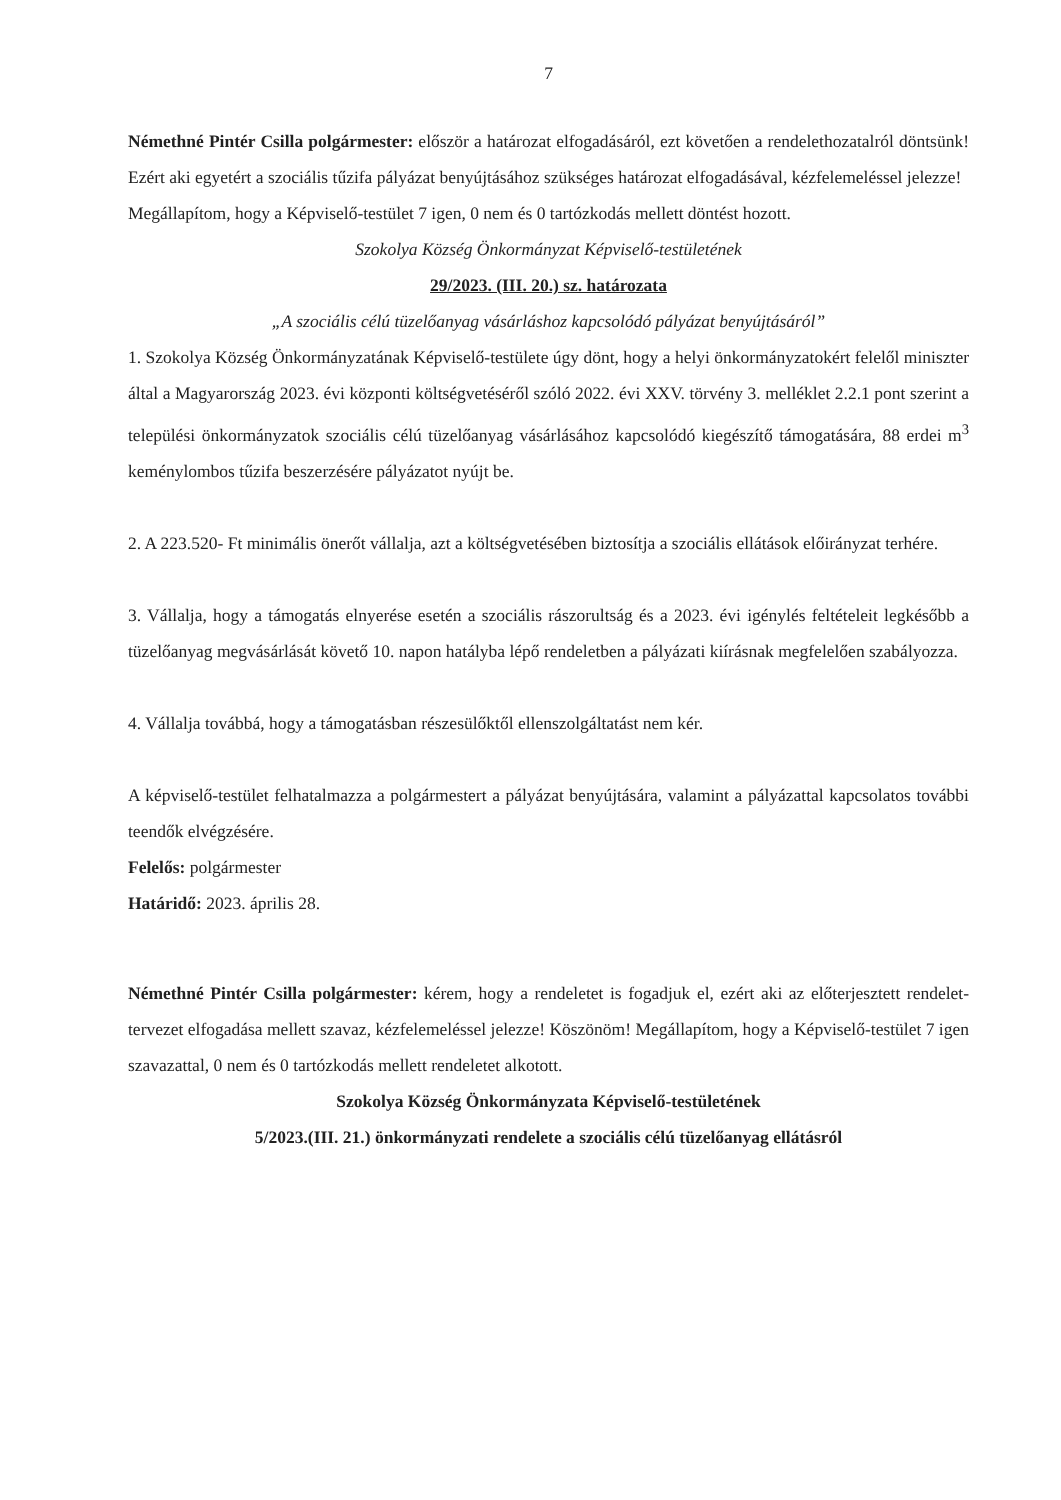7
Némethné Pintér Csilla polgármester: először a határozat elfogadásáról, ezt követően a rendelethozatalról döntsünk! Ezért aki egyetért a szociális tűzifa pályázat benyújtásához szükséges határozat elfogadásával, kézfelemeléssel jelezze!
Megállapítom, hogy a Képviselő-testület 7 igen, 0 nem és 0 tartózkodás mellett döntést hozott.
Szokolya Község Önkormányzat Képviselő-testületének
29/2023. (III. 20.) sz. határozata
„A szociális célú tüzelőanyag vásárláshoz kapcsolódó pályázat benyújtásáról”
1. Szokolya Község Önkormányzatának Képviselő-testülete úgy dönt, hogy a helyi önkormányzatokért felelől miniszter által a Magyarország 2023. évi központi költségvetéséről szóló 2022. évi XXV. törvény 3. melléklet 2.2.1 pont szerint a települési önkormányzatok szociális célú tüzelőanyag vásárlásához kapcsolódó kiegészítő támogatására, 88 erdei m<sup>3</sup> keménylombos tűzifa beszerzésére pályázatot nyújt be.
2. A 223.520- Ft minimális önerőt vállalja, azt a költségvetésében biztosítja a szociális ellátások előirányzat terhére.
3. Vállalja, hogy a támogatás elnyerése esetén a szociális rászorultság és a 2023. évi igénylés feltételeit legkésőbb a tüzelőanyag megvásárlását követő 10. napon hatályba lépő rendeletben a pályázati kiírásnak megfelelően szabályozza.
4. Vállalja továbbá, hogy a támogatásban részesülőktől ellenszolgáltatást nem kér.
A képviselő-testület felhatalmazza a polgármestert a pályázat benyújtására, valamint a pályázattal kapcsolatos további teendők elvégzésére.
Felelős: polgármester
Határidő: 2023. április 28.
Némethné Pintér Csilla polgármester: kérem, hogy a rendeletet is fogadjuk el, ezért aki az előterjesztett rendelet-tervezet elfogadása mellett szavaz, kézfelemeléssel jelezze! Köszönöm! Megállapítom, hogy a Képviselő-testület 7 igen szavazattal, 0 nem és 0 tartózkodás mellett rendeletet alkotott.
Szokolya Község Önkormányzata Képviselő-testületének
5/2023.(III. 21.) önkormányzati rendelete a szociális célú tüzelőanyag ellátásról